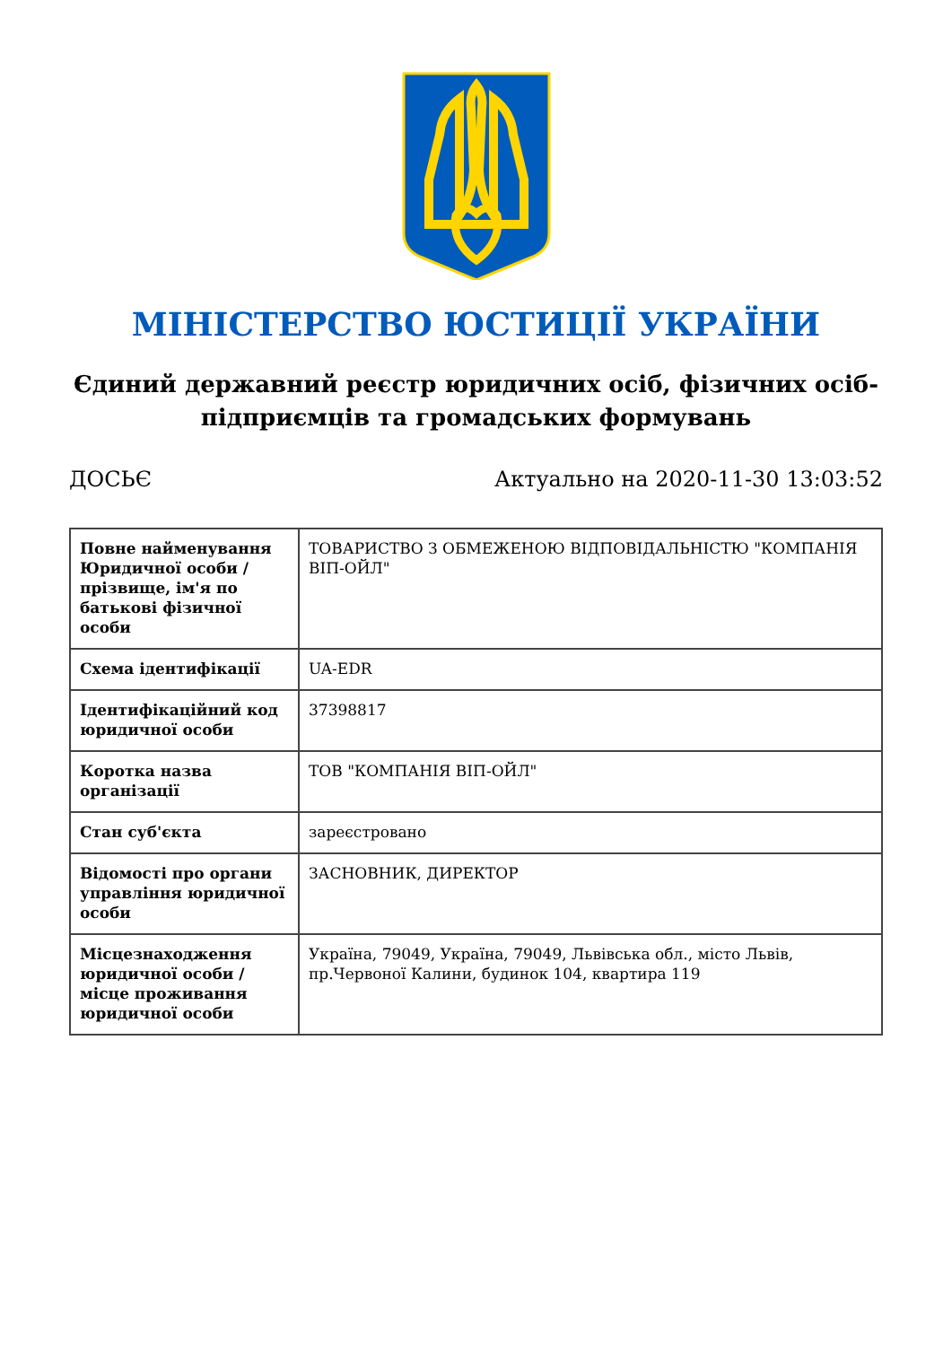МІНІСТЕРСТВО ЮСТИЦІЇ УКРАЇНИ
Єдиний державний реєстр юридичних осіб, фізичних осіб-підприємців та громадських формувань
ДОСЬЄ Актуально на 2020-11-30 13:03:52
| Повне найменування Юридичної особи / прізвище, ім'я по батькові фізичної особи | ТОВАРИСТВО З ОБМЕЖЕНОЮ ВІДПОВІДАЛЬНІСТЮ "КОМПАНІЯ ВІП-ОЙЛ" |
| Схема ідентифікації | UA-EDR |
| Ідентифікаційний код юридичної особи | 37398817 |
| Коротка назва організації | ТОВ "КОМПАНІЯ ВІП-ОЙЛ" |
| Стан суб'єкта | зареєстровано |
| Відомості про органи управління юридичної особи | ЗАСНОВНИК, ДИРЕКТОР |
| Місцезнаходження юридичної особи / місце проживання юридичної особи | Україна, 79049, Україна, 79049, Львівська обл., місто Львів, пр.Червоної Калини, будинок 104, квартира 119 |